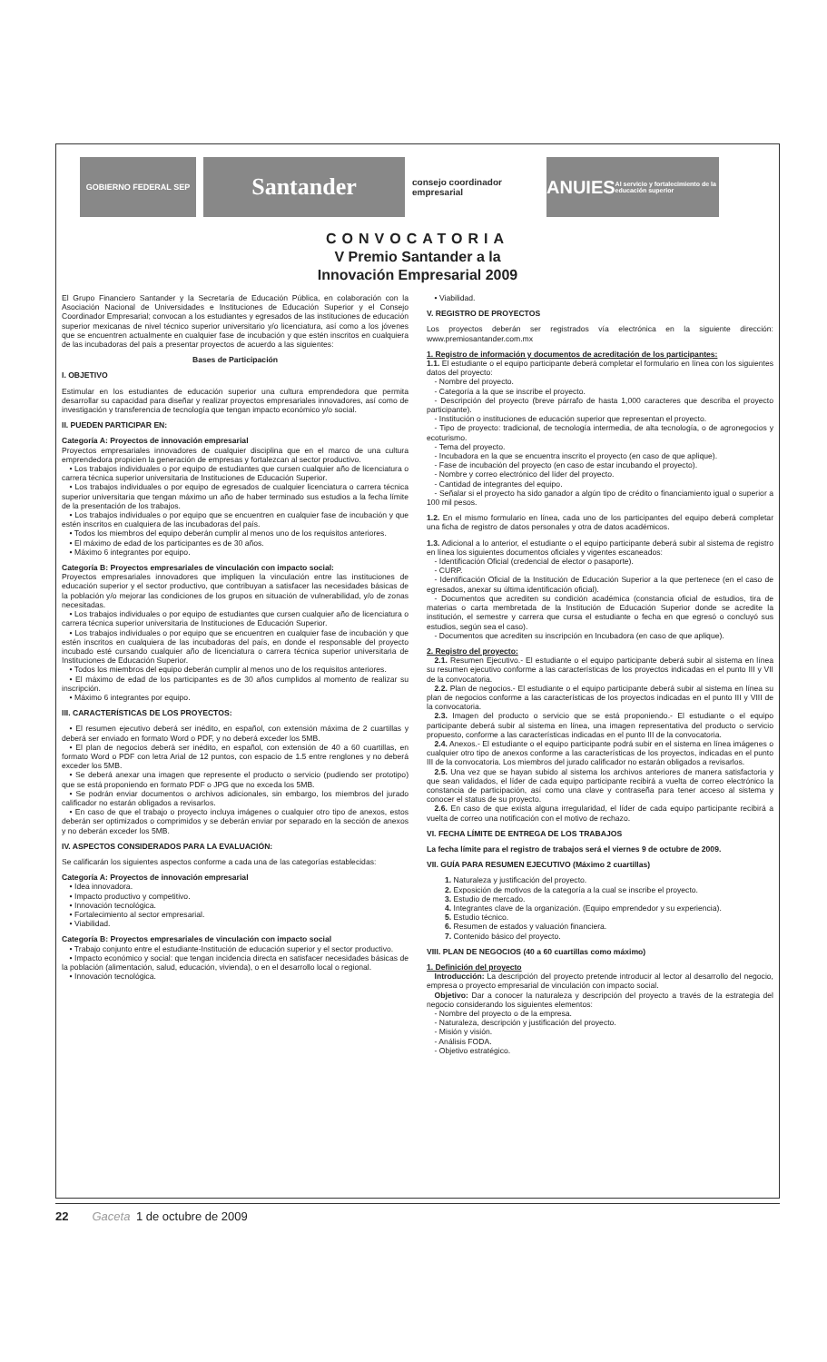GOBIERNO FEDERAL SEP
Santander
consejo coordinador empresarial
ANUIES
Al servicio y fortalecimiento de la educación superior
CONVOCATORIA
V Premio Santander a la
Innovación Empresarial 2009
El Grupo Financiero Santander y la Secretaría de Educación Pública, en colaboración con la Asociación Nacional de Universidades e Instituciones de Educación Superior y el Consejo Coordinador Empresarial; convocan a los estudiantes y egresados de las instituciones de educación superior mexicanas de nivel técnico superior universitario y/o licenciatura, así como a los jóvenes que se encuentren actualmente en cualquier fase de incubación y que estén inscritos en cualquiera de las incubadoras del país a presentar proyectos de acuerdo a las siguientes:
Bases de Participación
I. OBJETIVO
Estimular en los estudiantes de educación superior una cultura emprendedora que permita desarrollar su capacidad para diseñar y realizar proyectos empresariales innovadores, así como de investigación y transferencia de tecnología que tengan impacto económico y/o social.
II. PUEDEN PARTICIPAR EN:
Categoría A: Proyectos de innovación empresarial
Proyectos empresariales innovadores de cualquier disciplina que en el marco de una cultura emprendedora propicien la generación de empresas y fortalezcan al sector productivo.
 • Los trabajos individuales o por equipo de estudiantes que cursen cualquier año de licenciatura o carrera técnica superior universitaria de Instituciones de Educación Superior.
 • Los trabajos individuales o por equipo de egresados de cualquier licenciatura o carrera técnica superior universitaria que tengan máximo un año de haber terminado sus estudios a la fecha límite de la presentación de los trabajos.
 • Los trabajos individuales o por equipo que se encuentren en cualquier fase de incubación y que estén inscritos en cualquiera de las incubadoras del país.
 • Todos los miembros del equipo deberán cumplir al menos uno de los requisitos anteriores.
 • El máximo de edad de los participantes es de 30 años.
 • Máximo 6 integrantes por equipo.
Categoría B: Proyectos empresariales de vinculación con impacto social:
Proyectos empresariales innovadores que impliquen la vinculación entre las instituciones de educación superior y el sector productivo, que contribuyan a satisfacer las necesidades básicas de la población y/o mejorar las condiciones de los grupos en situación de vulnerabilidad, y/o de zonas necesitadas.
 • Los trabajos individuales o por equipo de estudiantes que cursen cualquier año de licenciatura o carrera técnica superior universitaria de Instituciones de Educación Superior.
 • Los trabajos individuales o por equipo que se encuentren en cualquier fase de incubación y que estén inscritos en cualquiera de las incubadoras del país, en donde el responsable del proyecto incubado esté cursando cualquier año de licenciatura o carrera técnica superior universitaria de Instituciones de Educación Superior.
 • Todos los miembros del equipo deberán cumplir al menos uno de los requisitos anteriores.
 • El máximo de edad de los participantes es de 30 años cumplidos al momento de realizar su inscripción.
 • Máximo 6 integrantes por equipo.
III. CARACTERÍSTICAS DE LOS PROYECTOS:
 • El resumen ejecutivo deberá ser inédito, en español, con extensión máxima de 2 cuartillas y deberá ser enviado en formato Word o PDF, y no deberá exceder los 5MB.
 • El plan de negocios deberá ser inédito, en español, con extensión de 40 a 60 cuartillas, en formato Word o PDF con letra Arial de 12 puntos, con espacio de 1.5 entre renglones y no deberá exceder los 5MB.
 • Se deberá anexar una imagen que represente el producto o servicio (pudiendo ser prototipo) que se está proponiendo en formato PDF o JPG que no exceda los 5MB.
 • Se podrán enviar documentos o archivos adicionales, sin embargo, los miembros del jurado calificador no estarán obligados a revisarlos.
 • En caso de que el trabajo o proyecto incluya imágenes o cualquier otro tipo de anexos, estos deberán ser optimizados o comprimidos y se deberán enviar por separado en la sección de anexos y no deberán exceder los 5MB.
IV. ASPECTOS CONSIDERADOS PARA LA EVALUACIÓN:
Se calificarán los siguientes aspectos conforme a cada una de las categorías establecidas:
Categoría A: Proyectos de innovación empresarial
 • Idea innovadora.
 • Impacto productivo y competitivo.
 • Innovación tecnológica.
 • Fortalecimiento al sector empresarial.
 • Viabilidad.
Categoría B: Proyectos empresariales de vinculación con impacto social
 • Trabajo conjunto entre el estudiante-Institución de educación superior y el sector productivo.
 • Impacto económico y social: que tengan incidencia directa en satisfacer necesidades básicas de la población (alimentación, salud, educación, vivienda), o en el desarrollo local o regional.
 • Innovación tecnológica.
 • Viabilidad.
V. REGISTRO DE PROYECTOS
Los proyectos deberán ser registrados vía electrónica en la siguiente dirección: www.premiosantander.com.mx
1. Registro de información y documentos de acreditación de los participantes:
1.1. El estudiante o el equipo participante deberá completar el formulario en línea con los siguientes datos del proyecto:
 - Nombre del proyecto.
 - Categoría a la que se inscribe el proyecto.
 - Descripción del proyecto (breve párrafo de hasta 1,000 caracteres que describa el proyecto participante).
 - Institución o instituciones de educación superior que representan el proyecto.
 - Tipo de proyecto: tradicional, de tecnología intermedia, de alta tecnología, o de agronegocios y ecoturismo.
 - Tema del proyecto.
 - Incubadora en la que se encuentra inscrito el proyecto (en caso de que aplique).
 - Fase de incubación del proyecto (en caso de estar incubando el proyecto).
 - Nombre y correo electrónico del líder del proyecto.
 - Cantidad de integrantes del equipo.
 - Señalar si el proyecto ha sido ganador a algún tipo de crédito o financiamiento igual o superior a 100 mil pesos.
1.2. En el mismo formulario en línea, cada uno de los participantes del equipo deberá completar una ficha de registro de datos personales y otra de datos académicos.
1.3. Adicional a lo anterior, el estudiante o el equipo participante deberá subir al sistema de registro en línea los siguientes documentos oficiales y vigentes escaneados:
 - Identificación Oficial (credencial de elector o pasaporte).
 - CURP.
 - Identificación Oficial de la Institución de Educación Superior a la que pertenece (en el caso de egresados, anexar su última identificación oficial).
 - Documentos que acrediten su condición académica (constancia oficial de estudios, tira de materias o carta membretada de la Institución de Educación Superior donde se acredite la institución, el semestre y carrera que cursa el estudiante o fecha en que egresó o concluyó sus estudios, según sea el caso).
 - Documentos que acrediten su inscripción en Incubadora (en caso de que aplique).
2. Registro del proyecto:
 2.1. Resumen Ejecutivo.- El estudiante o el equipo participante deberá subir al sistema en línea su resumen ejecutivo conforme a las características de los proyectos indicadas en el punto III y VII de la convocatoria.
 2.2. Plan de negocios.- El estudiante o el equipo participante deberá subir al sistema en línea su plan de negocios conforme a las características de los proyectos indicadas en el punto III y VIII de la convocatoria.
 2.3. Imagen del producto o servicio que se está proponiendo.- El estudiante o el equipo participante deberá subir al sistema en línea, una imagen representativa del producto o servicio propuesto, conforme a las características indicadas en el punto III de la convocatoria.
 2.4. Anexos.- El estudiante o el equipo participante podrá subir en el sistema en línea imágenes o cualquier otro tipo de anexos conforme a las características de los proyectos, indicadas en el punto III de la convocatoria. Los miembros del jurado calificador no estarán obligados a revisarlos.
 2.5. Una vez que se hayan subido al sistema los archivos anteriores de manera satisfactoria y que sean validados, el líder de cada equipo participante recibirá a vuelta de correo electrónico la constancia de participación, así como una clave y contraseña para tener acceso al sistema y conocer el status de su proyecto.
 2.6. En caso de que exista alguna irregularidad, el líder de cada equipo participante recibirá a vuelta de correo una notificación con el motivo de rechazo.
VI. FECHA LÍMITE DE ENTREGA DE LOS TRABAJOS
La fecha límite para el registro de trabajos será el viernes 9 de octubre de 2009.
VII. GUÍA PARA RESUMEN EJECUTIVO (Máximo 2 cuartillas)
1. Naturaleza y justificación del proyecto.
2. Exposición de motivos de la categoría a la cual se inscribe el proyecto.
3. Estudio de mercado.
4. Integrantes clave de la organización. (Equipo emprendedor y su experiencia).
5. Estudio técnico.
6. Resumen de estados y valuación financiera.
7. Contenido básico del proyecto.
VIII. PLAN DE NEGOCIOS (40 a 60 cuartillas como máximo)
1. Definición del proyecto
 Introducción: La descripción del proyecto pretende introducir al lector al desarrollo del negocio, empresa o proyecto empresarial de vinculación con impacto social.
 Objetivo: Dar a conocer la naturaleza y descripción del proyecto a través de la estrategia del negocio considerando los siguientes elementos:
 - Nombre del proyecto o de la empresa.
 - Naturaleza, descripción y justificación del proyecto.
 - Misión y visión.
 - Análisis FODA.
 - Objetivo estratégico.
22  Gaceta 1 de octubre de 2009